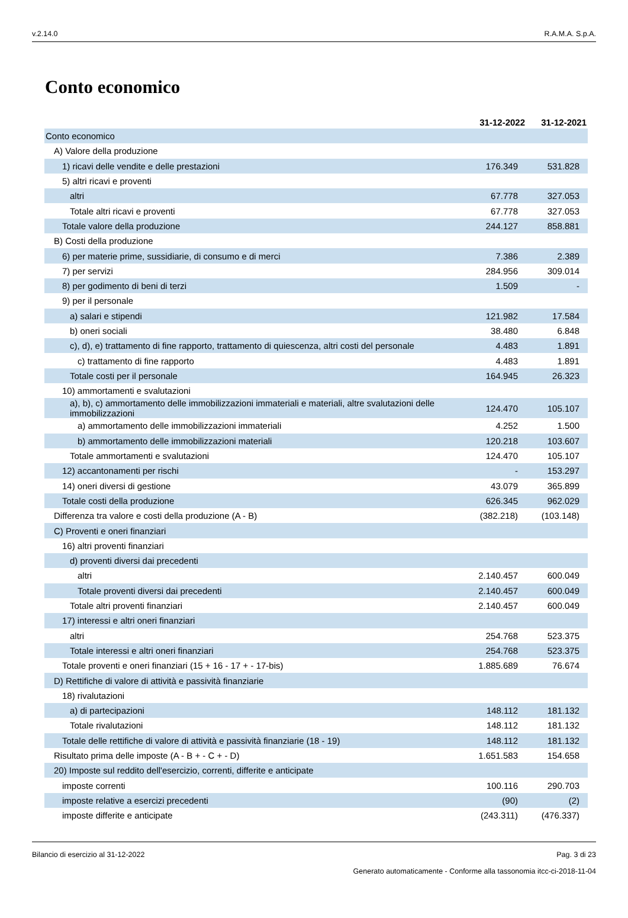v.2.14.0 R.A.M.A. S.p.A.
Conto economico
| | 31-12-2022 | 31-12-2021 |
| --- | --- | --- |
| Conto economico | | |
| A) Valore della produzione | | |
| 1) ricavi delle vendite e delle prestazioni | 176.349 | 531.828 |
| 5) altri ricavi e proventi | | |
| altri | 67.778 | 327.053 |
| Totale altri ricavi e proventi | 67.778 | 327.053 |
| Totale valore della produzione | 244.127 | 858.881 |
| B) Costi della produzione | | |
| 6) per materie prime, sussidiarie, di consumo e di merci | 7.386 | 2.389 |
| 7) per servizi | 284.956 | 309.014 |
| 8) per godimento di beni di terzi | 1.509 | - |
| 9) per il personale | | |
| a) salari e stipendi | 121.982 | 17.584 |
| b) oneri sociali | 38.480 | 6.848 |
| c), d), e) trattamento di fine rapporto, trattamento di quiescenza, altri costi del personale | 4.483 | 1.891 |
| c) trattamento di fine rapporto | 4.483 | 1.891 |
| Totale costi per il personale | 164.945 | 26.323 |
| 10) ammortamenti e svalutazioni | | |
| a), b), c) ammortamento delle immobilizzazioni immateriali e materiali, altre svalutazioni delle immobilizzazioni | 124.470 | 105.107 |
| a) ammortamento delle immobilizzazioni immateriali | 4.252 | 1.500 |
| b) ammortamento delle immobilizzazioni materiali | 120.218 | 103.607 |
| Totale ammortamenti e svalutazioni | 124.470 | 105.107 |
| 12) accantonamenti per rischi | - | 153.297 |
| 14) oneri diversi di gestione | 43.079 | 365.899 |
| Totale costi della produzione | 626.345 | 962.029 |
| Differenza tra valore e costi della produzione (A - B) | (382.218) | (103.148) |
| C) Proventi e oneri finanziari | | |
| 16) altri proventi finanziari | | |
| d) proventi diversi dai precedenti | | |
| altri | 2.140.457 | 600.049 |
| Totale proventi diversi dai precedenti | 2.140.457 | 600.049 |
| Totale altri proventi finanziari | 2.140.457 | 600.049 |
| 17) interessi e altri oneri finanziari | | |
| altri | 254.768 | 523.375 |
| Totale interessi e altri oneri finanziari | 254.768 | 523.375 |
| Totale proventi e oneri finanziari (15 + 16 - 17 + - 17-bis) | 1.885.689 | 76.674 |
| D) Rettifiche di valore di attività e passività finanziarie | | |
| 18) rivalutazioni | | |
| a) di partecipazioni | 148.112 | 181.132 |
| Totale rivalutazioni | 148.112 | 181.132 |
| Totale delle rettifiche di valore di attività e passività finanziarie (18 - 19) | 148.112 | 181.132 |
| Risultato prima delle imposte (A - B + - C + - D) | 1.651.583 | 154.658 |
| 20) Imposte sul reddito dell'esercizio, correnti, differite e anticipate | | |
| imposte correnti | 100.116 | 290.703 |
| imposte relative a esercizi precedenti | (90) | (2) |
| imposte differite e anticipate | (243.311) | (476.337) |
Bilancio di esercizio al 31-12-2022 Pag. 3 di 23
Generato automaticamente - Conforme alla tassonomia itcc-ci-2018-11-04